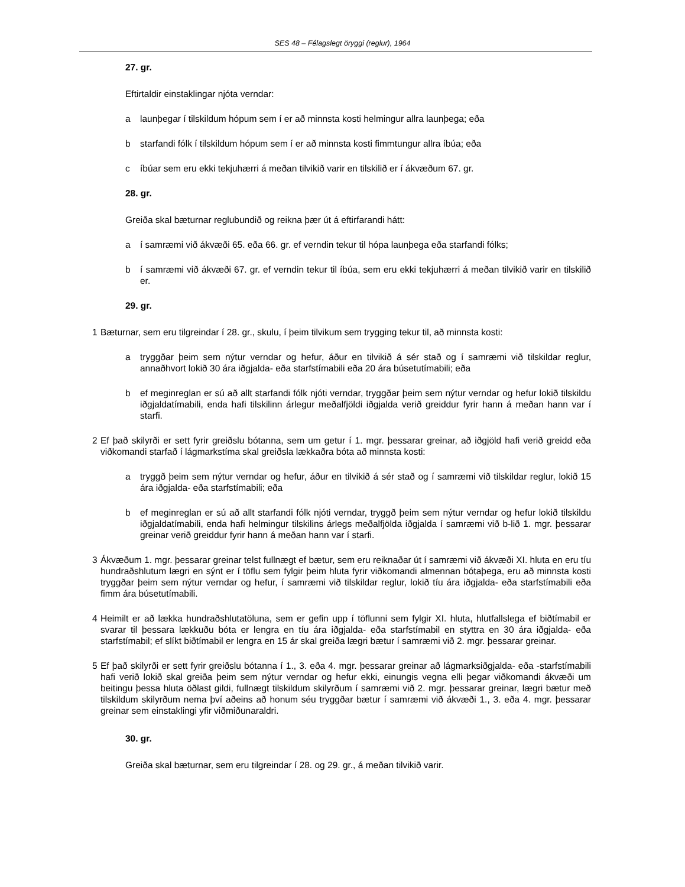SES 48 – Félagslegt öryggi (reglur), 1964
27. gr.
Eftirtaldir einstaklingar njóta verndar:
a launþegar í tilskildum hópum sem í er að minnsta kosti helmingur allra launþega; eða
b starfandi fólk í tilskildum hópum sem í er að minnsta kosti fimmtungur allra íbúa; eða
c íbúar sem eru ekki tekjuhærri á meðan tilvikið varir en tilskilið er í ákvæðum 67. gr.
28. gr.
Greiða skal bæturnar reglubundið og reikna þær út á eftirfarandi hátt:
a í samræmi við ákvæði 65. eða 66. gr. ef verndin tekur til hópa launþega eða starfandi fólks;
b í samræmi við ákvæði 67. gr. ef verndin tekur til íbúa, sem eru ekki tekjuhærri á meðan tilvikið varir en tilskilið er.
29. gr.
1 Bæturnar, sem eru tilgreindar í 28. gr., skulu, í þeim tilvikum sem trygging tekur til, að minnsta kosti:
a tryggðar þeim sem nýtur verndar og hefur, áður en tilvikið á sér stað og í samræmi við tilskildar reglur, annaðhvort lokið 30 ára iðgjalda- eða starfstímabili eða 20 ára búsetutímabili; eða
b ef meginreglan er sú að allt starfandi fólk njóti verndar, tryggðar þeim sem nýtur verndar og hefur lokið tilskildu iðgjaldatímabili, enda hafi tilskilinn árlegur meðalfjöldi iðgjalda verið greiddur fyrir hann á meðan hann var í starfi.
2 Ef það skilyrði er sett fyrir greiðslu bótanna, sem um getur í 1. mgr. þessarar greinar, að iðgjöld hafi verið greidd eða viðkomandi starfað í lágmarkstíma skal greiðsla lækkaðra bóta að minnsta kosti:
a tryggð þeim sem nýtur verndar og hefur, áður en tilvikið á sér stað og í samræmi við tilskildar reglur, lokið 15 ára iðgjalda- eða starfstímabili; eða
b ef meginreglan er sú að allt starfandi fólk njóti verndar, tryggð þeim sem nýtur verndar og hefur lokið tilskildu iðgjaldatímabili, enda hafi helmingur tilskilins árlegs meðalfjölda iðgjalda í samræmi við b-lið 1. mgr. þessarar greinar verið greiddur fyrir hann á meðan hann var í starfi.
3 Ákvæðum 1. mgr. þessarar greinar telst fullnægt ef bætur, sem eru reiknaðar út í samræmi við ákvæði XI. hluta en eru tíu hundraðshlutum lægri en sýnt er í töflu sem fylgir þeim hluta fyrir viðkomandi almennan bótaþega, eru að minnsta kosti tryggðar þeim sem nýtur verndar og hefur, í samræmi við tilskildar reglur, lokið tíu ára iðgjalda- eða starfstímabili eða fimm ára búsetutímabili.
4 Heimilt er að lækka hundraðshlutatöluna, sem er gefin upp í töflunni sem fylgir XI. hluta, hlutfallslega ef biðtímabil er svarar til þessara lækkuðu bóta er lengra en tíu ára iðgjalda- eða starfstímabil en styttra en 30 ára iðgjalda- eða starfstímabil; ef slíkt biðtímabil er lengra en 15 ár skal greiða lægri bætur í samræmi við 2. mgr. þessarar greinar.
5 Ef það skilyrði er sett fyrir greiðslu bótanna í 1., 3. eða 4. mgr. þessarar greinar að lágmarksiðgjalda- eða -starfstímabili hafi verið lokið skal greiða þeim sem nýtur verndar og hefur ekki, einungis vegna elli þegar viðkomandi ákvæði um beitingu þessa hluta öðlast gildi, fullnægt tilskildum skilyrðum í samræmi við 2. mgr. þessarar greinar, lægri bætur með tilskildum skilyrðum nema því aðeins að honum séu tryggðar bætur í samræmi við ákvæði 1., 3. eða 4. mgr. þessarar greinar sem einstaklingi yfir viðmiðunaraldri.
30. gr.
Greiða skal bæturnar, sem eru tilgreindar í 28. og 29. gr., á meðan tilvikið varir.